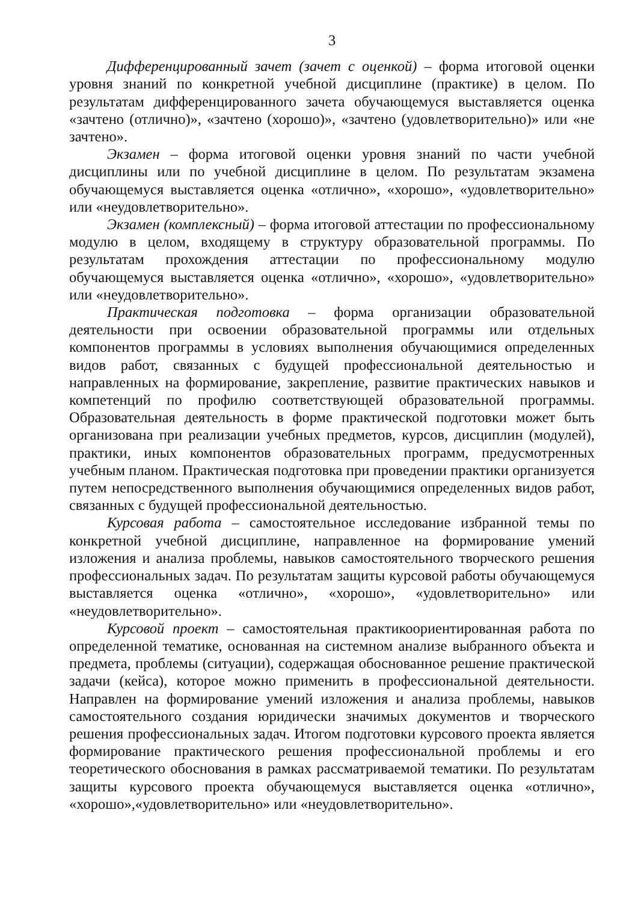3
Дифференцированный зачет (зачет с оценкой) – форма итоговой оценки уровня знаний по конкретной учебной дисциплине (практике) в целом. По результатам дифференцированного зачета обучающемуся выставляется оценка «зачтено (отлично)», «зачтено (хорошо)», «зачтено (удовлетворительно)» или «не зачтено».
Экзамен – форма итоговой оценки уровня знаний по части учебной дисциплины или по учебной дисциплине в целом. По результатам экзамена обучающемуся выставляется оценка «отлично», «хорошо», «удовлетворительно» или «неудовлетворительно».
Экзамен (комплексный) – форма итоговой аттестации по профессиональному модулю в целом, входящему в структуру образовательной программы. По результатам прохождения аттестации по профессиональному модулю обучающемуся выставляется оценка «отлично», «хорошо», «удовлетворительно» или «неудовлетворительно».
Практическая подготовка – форма организации образовательной деятельности при освоении образовательной программы или отдельных компонентов программы в условиях выполнения обучающимися определенных видов работ, связанных с будущей профессиональной деятельностью и направленных на формирование, закрепление, развитие практических навыков и компетенций по профилю соответствующей образовательной программы. Образовательная деятельность в форме практической подготовки может быть организована при реализации учебных предметов, курсов, дисциплин (модулей), практики, иных компонентов образовательных программ, предусмотренных учебным планом. Практическая подготовка при проведении практики организуется путем непосредственного выполнения обучающимися определенных видов работ, связанных с будущей профессиональной деятельностью.
Курсовая работа – самостоятельное исследование избранной темы по конкретной учебной дисциплине, направленное на формирование умений изложения и анализа проблемы, навыков самостоятельного творческого решения профессиональных задач. По результатам защиты курсовой работы обучающемуся выставляется оценка «отлично», «хорошо», «удовлетворительно» или «неудовлетворительно».
Курсовой проект – самостоятельная практикоориентированная работа по определенной тематике, основанная на системном анализе выбранного объекта и предмета, проблемы (ситуации), содержащая обоснованное решение практической задачи (кейса), которое можно применить в профессиональной деятельности. Направлен на формирование умений изложения и анализа проблемы, навыков самостоятельного создания юридически значимых документов и творческого решения профессиональных задач. Итогом подготовки курсового проекта является формирование практического решения профессиональной проблемы и его теоретического обоснования в рамках рассматриваемой тематики. По результатам защиты курсового проекта обучающемуся выставляется оценка «отлично», «хорошо»,«удовлетворительно» или «неудовлетворительно».